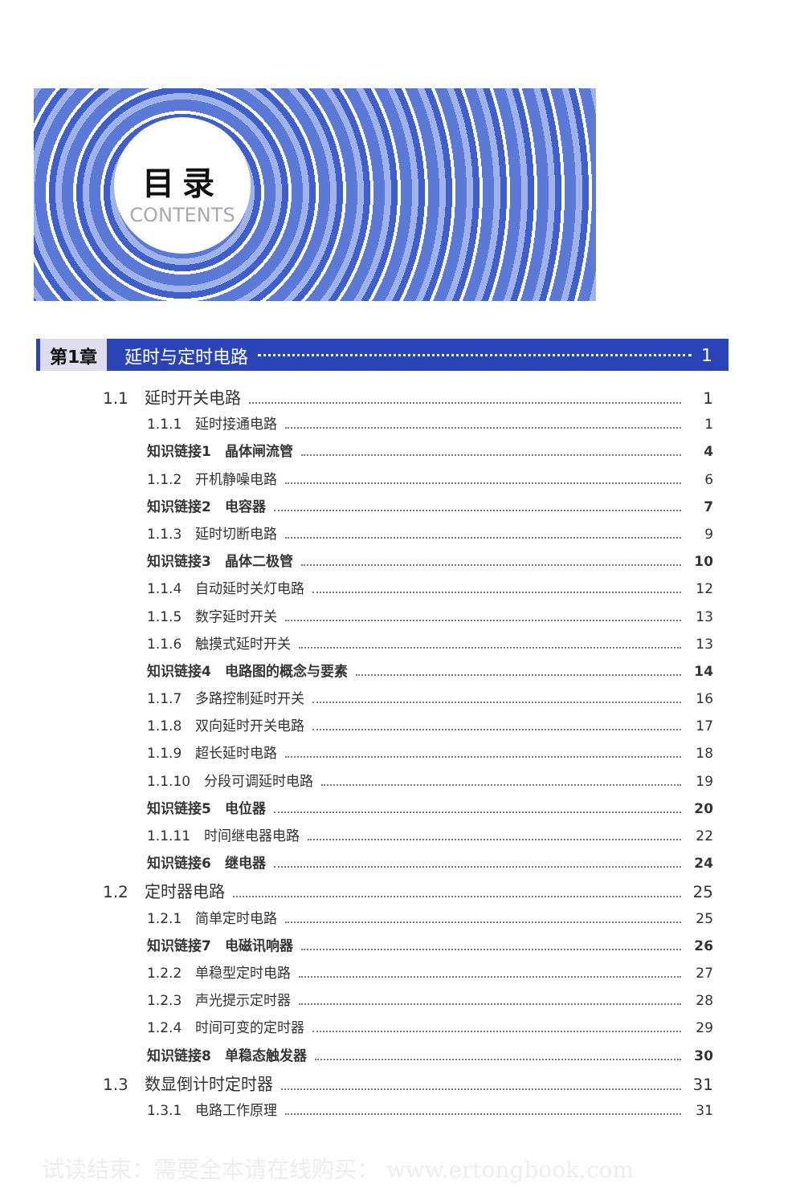目录
CONTENTS
第1章 延时与定时电路 1
1.1　延时开关电路 1
1.1.1　延时接通电路 1
知识链接1　晶体闸流管 4
1.1.2　开机静噪电路 6
知识链接2　电容器 7
1.1.3　延时切断电路 9
知识链接3　晶体二极管 10
1.1.4　自动延时关灯电路 12
1.1.5　数字延时开关 13
1.1.6　触摸式延时开关 13
知识链接4　电路图的概念与要素 14
1.1.7　多路控制延时开关 16
1.1.8　双向延时开关电路 17
1.1.9　超长延时电路 18
1.1.10　分段可调延时电路 19
知识链接5　电位器 20
1.1.11　时间继电器电路 22
知识链接6　继电器 24
1.2　定时器电路 25
1.2.1　简单定时电路 25
知识链接7　电磁讯响器 26
1.2.2　单稳型定时电路 27
1.2.3　声光提示定时器 28
1.2.4　时间可变的定时器 29
知识链接8　单稳态触发器 30
1.3　数显倒计时定时器 31
1.3.1　电路工作原理 31
试读结束：需要全本请在线购买： www.ertongbook.com